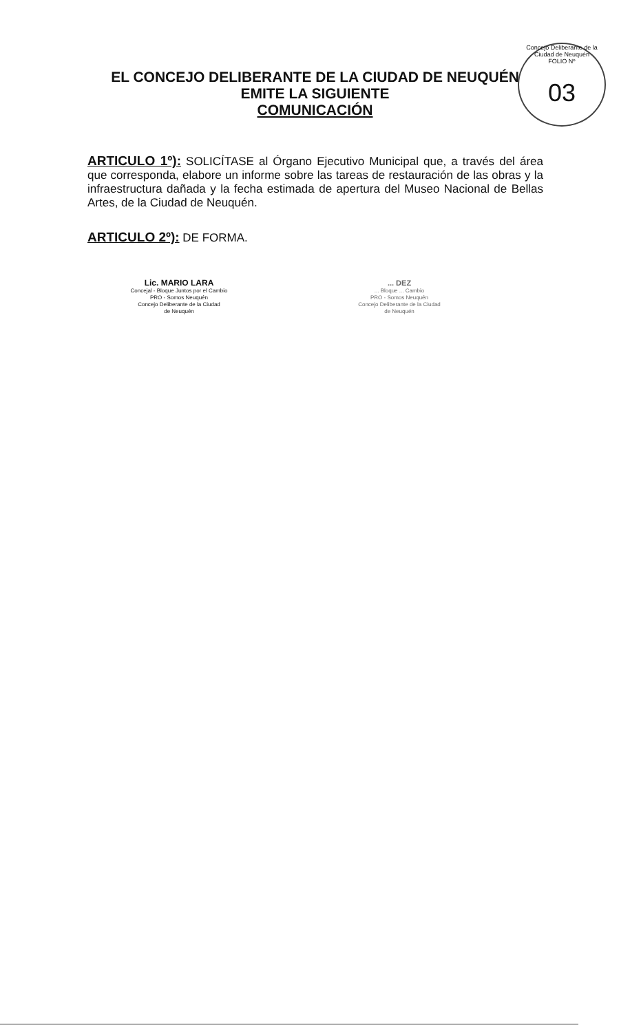Concejo Deliberante de la Ciudad de Neuquén
FOLIO Nº
03
EL CONCEJO DELIBERANTE DE LA CIUDAD DE NEUQUÉN
EMITE LA SIGUIENTE
COMUNICACIÓN
ARTICULO 1º): SOLICÍTASE al Órgano Ejecutivo Municipal que, a través del área que corresponda, elabore un informe sobre las tareas de restauración de las obras y la infraestructura dañada y la fecha estimada de apertura del Museo Nacional de Bellas Artes, de la Ciudad de Neuquén.
ARTICULO 2º): DE FORMA.
Lic. MARIO LARA
Concejal - Bloque Juntos por el Cambio
PRO - Somos Neuquén
Concejo Deliberante de la Ciudad
de Neuquén
... DEZ
... Bloque ... Cambio
PRO - Somos Neuquén
Concejo Deliberante de la Ciudad
de Neuquén